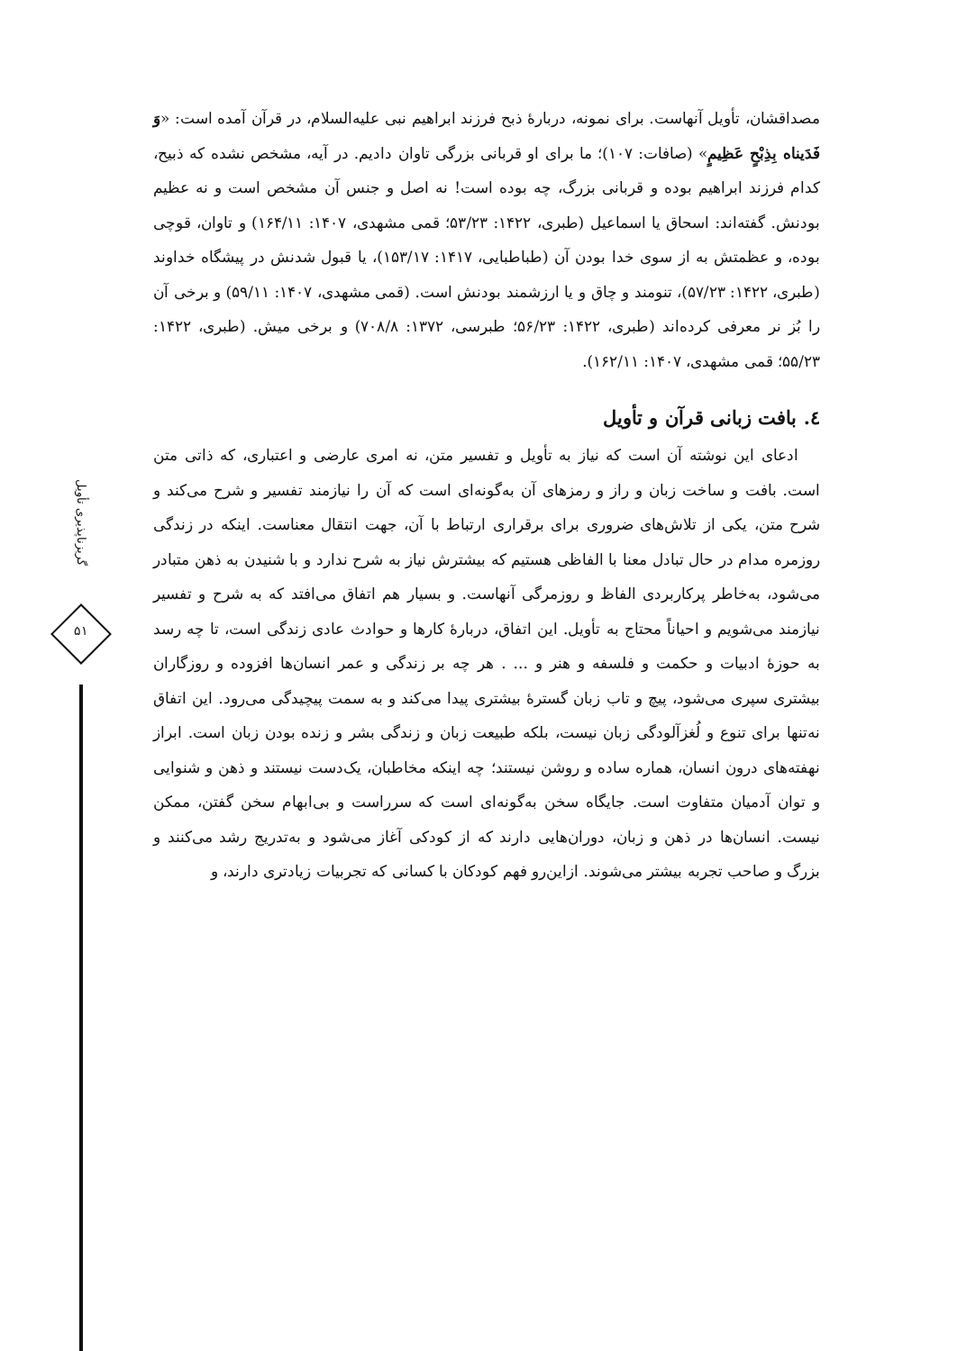مصداقشان، تأویل آنهاست. برای نمونه، دربارهٔ ذبح فرزند ابراهیم نبی علیه‌السلام، در قرآن آمده است: «وَ فَدَیناه بِذِبْحٍ عَظِیمٍ» (صافات: ۱۰۷)؛ ما برای او قربانی بزرگی تاوان دادیم. در آیه، مشخص نشده که ذبیح، کدام فرزند ابراهیم بوده و قربانی بزرگ، چه بوده است! نه اصل و جنس آن مشخص است و نه عظیم بودنش. گفته‌اند: اسحاق یا اسماعیل (طبری، ۱۴۲۲: ۵۳/۲۳؛ قمی مشهدی، ۱۴۰۷: ۱۶۴/۱۱) و تاوان، قوچی بوده، و عظمتش به از سوی خدا بودن آن (طباطبایی، ۱۴۱۷: ۱۵۳/۱۷)، یا قبول شدنش در پیشگاه خداوند (طبری، ۱۴۲۲: ۵۷/۲۳)، تنومند و چاق و یا ارزشمند بودنش است. (قمی مشهدی، ۱۴۰۷: ۵۹/۱۱) و برخی آن را بُز نر معرفی کرده‌اند (طبری، ۱۴۲۲: ۵۶/۲۳؛ طبرسی، ۱۳۷۲: ۷۰۸/۸) و برخی میش. (طبری، ۱۴۲۲: ۵۵/۲۳؛ قمی مشهدی، ۱۴۰۷: ۱۶۲/۱۱).
٤. بافت زبانی قرآن و تأویل
ادعای این نوشته آن است که نیاز به تأویل و تفسیر متن، نه امری عارضی و اعتباری، که ذاتی متن است. بافت و ساخت زبان و راز و رمزهای آن به‌گونه‌ای است که آن را نیازمند تفسیر و شرح می‌کند و شرح متن، یکی از تلاش‌های ضروری برای برقراری ارتباط با آن، جهت انتقال معناست. اینکه در زندگی روزمره مدام در حال تبادل معنا با الفاظی هستیم که بیشترش نیاز به شرح ندارد و با شنیدن به ذهن متبادر می‌شود، به‌خاطر پرکاربردی الفاظ و روزمرگی آنهاست. و بسیار هم اتفاق می‌افتد که به شرح و تفسیر نیازمند می‌شویم و احیاناً محتاج به تأویل. این اتفاق، دربارهٔ کارها و حوادث عادی زندگی است، تا چه رسد به حوزهٔ ادبیات و حکمت و فلسفه و هنر و ... . هر چه بر زندگی و عمر انسان‌ها افزوده و روزگاران بیشتری سپری می‌شود، پیچ و تاب زبان گسترهٔ بیشتری پیدا می‌کند و به سمت پیچیدگی می‌رود. این اتفاق نه‌تنها برای تنوع و لُغزآلودگی زبان نیست، بلکه طبیعت زبان و زندگی بشر و زنده بودن زبان است. ابراز نهفته‌های درون انسان، هماره ساده و روشن نیستند؛ چه اینکه مخاطبان، یک‌دست نیستند و ذهن و شنوایی و توان آدمیان متفاوت است. جایگاه سخن به‌گونه‌ای است که سرراست و بی‌ابهام سخن گفتن، ممکن نیست. انسان‌ها در ذهن و زبان، دوران‌هایی دارند که از کودکی آغاز می‌شود و به‌تدریج رشد می‌کنند و بزرگ و صاحب تجربه بیشتر می‌شوند. ازاین‌رو فهم کودکان با کسانی که تجربیات زیادتری دارند، و
گریزناپذیری تأویل
۵۱